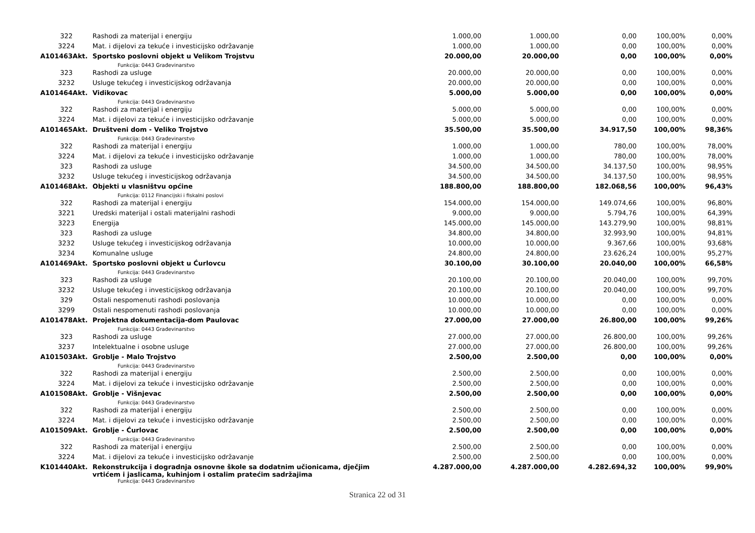| 322 | Rashodi za materijal i energiju | 1.000,00 | 1.000,00 | 0,00 | 100,00% | 0,00% |
| 3224 | Mat. i dijelovi za tekuće i investicijsko održavanje | 1.000,00 | 1.000,00 | 0,00 | 100,00% | 0,00% |
| A101463Akt. | Sportsko poslovni objekt u Velikom Trojstvu | 20.000,00 | 20.000,00 | 0,00 | 100,00% | 0,00% |
| | Funkcija: 0443 Građevinarstvo | | | | | |
| 323 | Rashodi za usluge | 20.000,00 | 20.000,00 | 0,00 | 100,00% | 0,00% |
| 3232 | Usluge tekućeg i investicijskog održavanja | 20.000,00 | 20.000,00 | 0,00 | 100,00% | 0,00% |
| A101464Akt. | Vidikovac | 5.000,00 | 5.000,00 | 0,00 | 100,00% | 0,00% |
| | Funkcija: 0443 Građevinarstvo | | | | | |
| 322 | Rashodi za materijal i energiju | 5.000,00 | 5.000,00 | 0,00 | 100,00% | 0,00% |
| 3224 | Mat. i dijelovi za tekuće i investicijsko održavanje | 5.000,00 | 5.000,00 | 0,00 | 100,00% | 0,00% |
| A101465Akt. | Društveni dom - Veliko Trojstvo | 35.500,00 | 35.500,00 | 34.917,50 | 100,00% | 98,36% |
| | Funkcija: 0443 Građevinarstvo | | | | | |
| 322 | Rashodi za materijal i energiju | 1.000,00 | 1.000,00 | 780,00 | 100,00% | 78,00% |
| 3224 | Mat. i dijelovi za tekuće i investicijsko održavanje | 1.000,00 | 1.000,00 | 780,00 | 100,00% | 78,00% |
| 323 | Rashodi za usluge | 34.500,00 | 34.500,00 | 34.137,50 | 100,00% | 98,95% |
| 3232 | Usluge tekućeg i investicijskog održavanja | 34.500,00 | 34.500,00 | 34.137,50 | 100,00% | 98,95% |
| A101468Akt. | Objekti u vlasništvu općine | 188.800,00 | 188.800,00 | 182.068,56 | 100,00% | 96,43% |
| | Funkcija: 0112 Financijski i fiskalni poslovi | | | | | |
| 322 | Rashodi za materijal i energiju | 154.000,00 | 154.000,00 | 149.074,66 | 100,00% | 96,80% |
| 3221 | Uredski materijal i ostali materijalni rashodi | 9.000,00 | 9.000,00 | 5.794,76 | 100,00% | 64,39% |
| 3223 | Energija | 145.000,00 | 145.000,00 | 143.279,90 | 100,00% | 98,81% |
| 323 | Rashodi za usluge | 34.800,00 | 34.800,00 | 32.993,90 | 100,00% | 94,81% |
| 3232 | Usluge tekućeg i investicijskog održavanja | 10.000,00 | 10.000,00 | 9.367,66 | 100,00% | 93,68% |
| 3234 | Komunalne usluge | 24.800,00 | 24.800,00 | 23.626,24 | 100,00% | 95,27% |
| A101469Akt. | Sportsko poslovni objekt u Ćurlovcu | 30.100,00 | 30.100,00 | 20.040,00 | 100,00% | 66,58% |
| | Funkcija: 0443 Građevinarstvo | | | | | |
| 323 | Rashodi za usluge | 20.100,00 | 20.100,00 | 20.040,00 | 100,00% | 99,70% |
| 3232 | Usluge tekućeg i investicijskog održavanja | 20.100,00 | 20.100,00 | 20.040,00 | 100,00% | 99,70% |
| 329 | Ostali nespomenuti rashodi poslovanja | 10.000,00 | 10.000,00 | 0,00 | 100,00% | 0,00% |
| 3299 | Ostali nespomenuti rashodi poslovanja | 10.000,00 | 10.000,00 | 0,00 | 100,00% | 0,00% |
| A101478Akt. | Projektna dokumentacija-dom Paulovac | 27.000,00 | 27.000,00 | 26.800,00 | 100,00% | 99,26% |
| | Funkcija: 0443 Građevinarstvo | | | | | |
| 323 | Rashodi za usluge | 27.000,00 | 27.000,00 | 26.800,00 | 100,00% | 99,26% |
| 3237 | Intelektualne i osobne usluge | 27.000,00 | 27.000,00 | 26.800,00 | 100,00% | 99,26% |
| A101503Akt. | Groblje - Malo Trojstvo | 2.500,00 | 2.500,00 | 0,00 | 100,00% | 0,00% |
| | Funkcija: 0443 Građevinarstvo | | | | | |
| 322 | Rashodi za materijal i energiju | 2.500,00 | 2.500,00 | 0,00 | 100,00% | 0,00% |
| 3224 | Mat. i dijelovi za tekuće i investicijsko održavanje | 2.500,00 | 2.500,00 | 0,00 | 100,00% | 0,00% |
| A101508Akt. | Groblje - Višnjevac | 2.500,00 | 2.500,00 | 0,00 | 100,00% | 0,00% |
| | Funkcija: 0443 Građevinarstvo | | | | | |
| 322 | Rashodi za materijal i energiju | 2.500,00 | 2.500,00 | 0,00 | 100,00% | 0,00% |
| 3224 | Mat. i dijelovi za tekuće i investicijsko održavanje | 2.500,00 | 2.500,00 | 0,00 | 100,00% | 0,00% |
| A101509Akt. | Groblje - Ćurlovac | 2.500,00 | 2.500,00 | 0,00 | 100,00% | 0,00% |
| | Funkcija: 0443 Građevinarstvo | | | | | |
| 322 | Rashodi za materijal i energiju | 2.500,00 | 2.500,00 | 0,00 | 100,00% | 0,00% |
| 3224 | Mat. i dijelovi za tekuće i investicijsko održavanje | 2.500,00 | 2.500,00 | 0,00 | 100,00% | 0,00% |
| K101440Akt. | Rekonstrukcija i dogradnja osnovne škole sa dodatnim učionicama, dječjim vrtićem i jaslicama, kuhinjom i ostalim pratećim sadržajima | 4.287.000,00 | 4.287.000,00 | 4.282.694,32 | 100,00% | 99,90% |
| | Funkcija: 0443 Građevinarstvo | | | | | |
Stranica 22 od 31